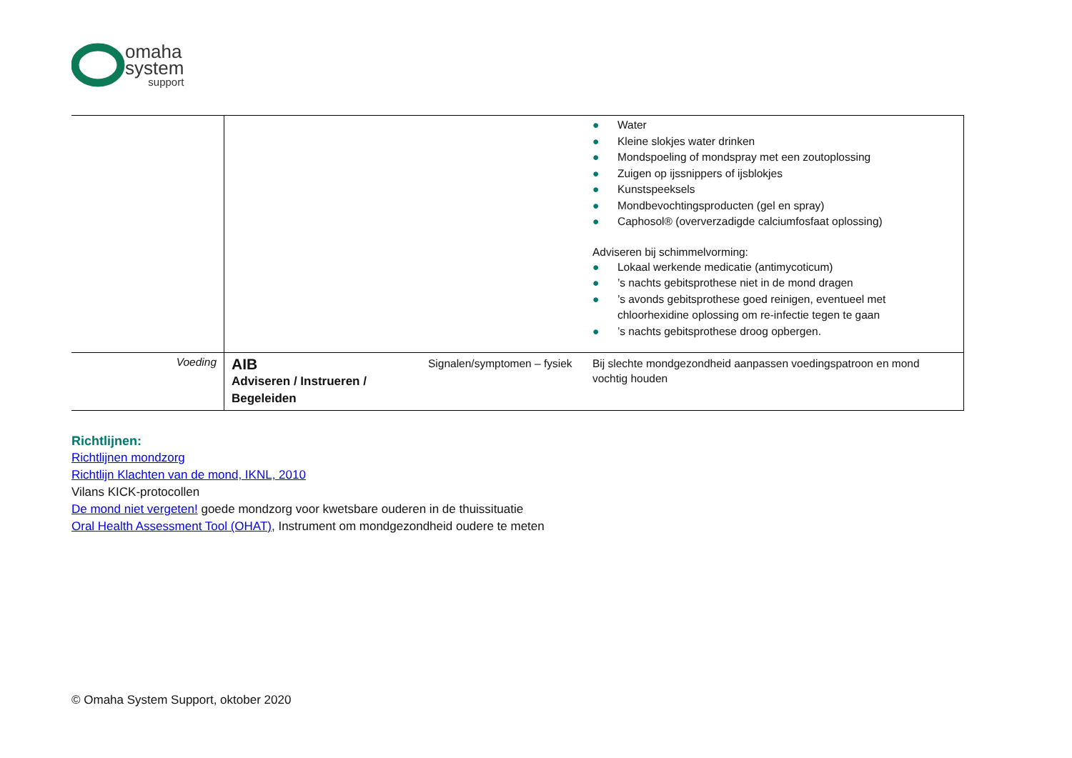omaha
system
support
| | | | ● Water ● Kleine slokjes water drinken ● Mondspoeling of mondspray met een zoutoplossing ● Zuigen op ijssnippers of ijsblokjes ● Kunstspeeksels ● Mondbevochtingsproducten (gel en spray) ● Caphosol® (oververzadigde calciumfosfaat oplossing) Adviseren bij schimmelvorming: ● Lokaal werkende medicatie (antimycoticum) ● ’s nachts gebitsprothese niet in de mond dragen ● ’s avonds gebitsprothese goed reinigen, eventueel met chloorhexidine oplossing om re-infectie tegen te gaan ● ’s nachts gebitsprothese droog opbergen. |
| Voeding | AIB Adviseren / Instrueren / Begeleiden | Signalen/symptomen – fysiek | Bij slechte mondgezondheid aanpassen voedingspatroon en mond vochtig houden |
Richtlijnen:
Richtlijnen mondzorg
Richtlijn Klachten van de mond, IKNL, 2010
Vilans KICK-protocollen
De mond niet vergeten! goede mondzorg voor kwetsbare ouderen in de thuissituatie
Oral Health Assessment Tool (OHAT), Instrument om mondgezondheid oudere te meten
© Omaha System Support, oktober 2020